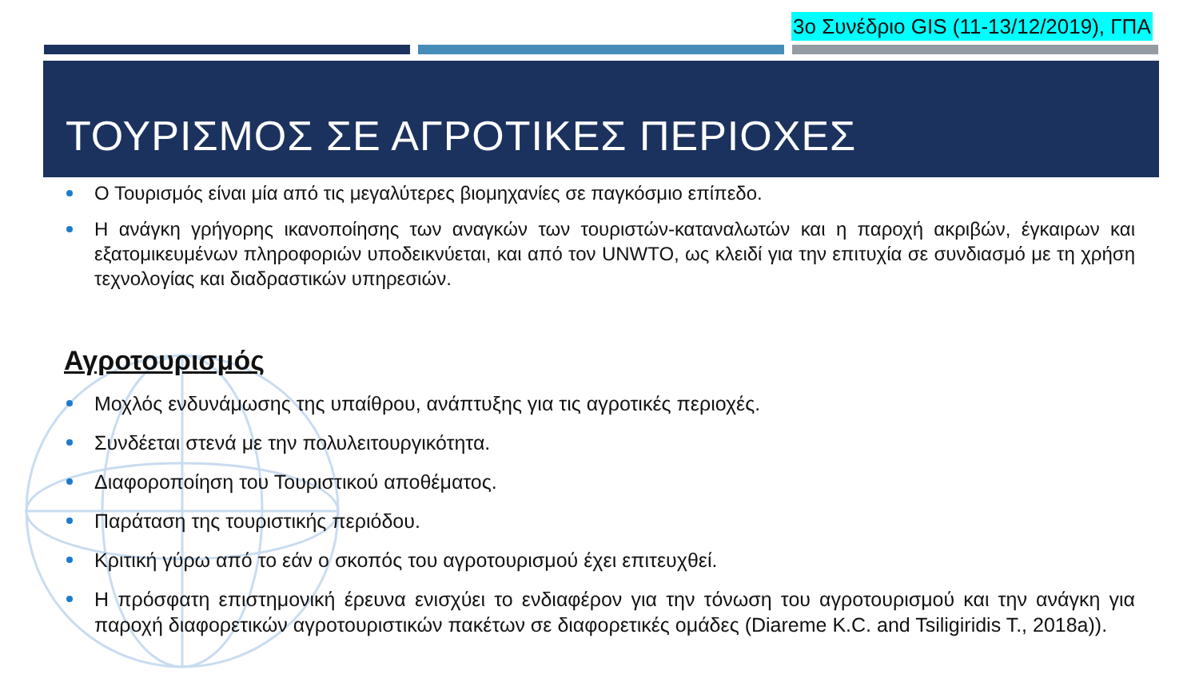3ο Συνέδριο GIS (11-13/12/2019), ΓΠΑ
ΤΟΥΡΙΣΜΟΣ ΣΕ ΑΓΡΟΤΙΚΕΣ ΠΕΡΙΟΧΕΣ
Ο Τουρισμός είναι μία από τις μεγαλύτερες βιομηχανίες σε παγκόσμιο επίπεδο.
Η ανάγκη γρήγορης ικανοποίησης των αναγκών των τουριστών-καταναλωτών και η παροχή ακριβών, έγκαιρων και εξατομικευμένων πληροφοριών υποδεικνύεται, και από τον UNWTO, ως κλειδί για την επιτυχία σε συνδιασμό με τη χρήση τεχνολογίας και διαδραστικών υπηρεσιών.
Αγροτουρισμός
Μοχλός ενδυνάμωσης της υπαίθρου, ανάπτυξης για τις αγροτικές περιοχές.
Συνδέεται στενά με την πολυλειτουργικότητα.
Διαφοροποίηση του Τουριστικού αποθέματος.
Παράταση της τουριστικής περιόδου.
Κριτική γύρω από το εάν ο σκοπός του αγροτουρισμού έχει επιτευχθεί.
Η πρόσφατη επιστημονική έρευνα ενισχύει το ενδιαφέρον για την τόνωση του αγροτουρισμού και την ανάγκη για παροχή διαφορετικών αγροτουριστικών πακέτων σε διαφορετικές ομάδες (Diareme K.C. and Tsiligiridis T., 2018a)).